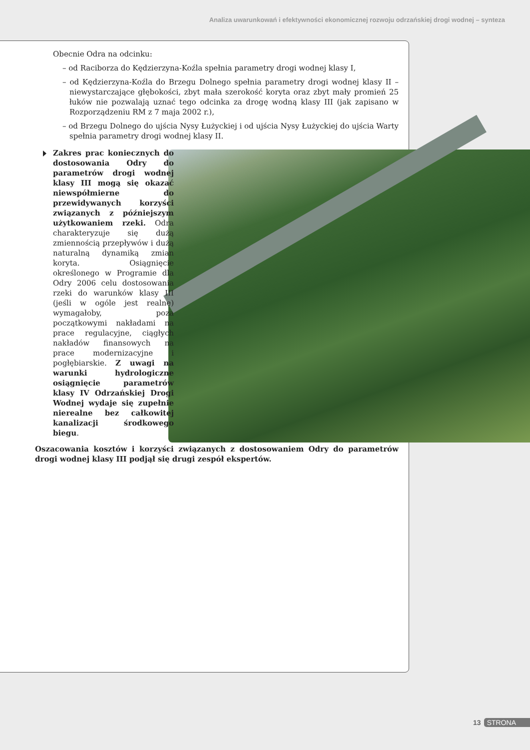Analiza uwarunkowań i efektywności ekonomicznej rozwoju odrzańskiej drogi wodnej – synteza
Obecnie Odra na odcinku:
– od Raciborza do Kędzierzyna-Koźla spełnia parametry drogi wodnej klasy I,
– od Kędzierzyna-Koźla do Brzegu Dolnego spełnia parametry drogi wodnej klasy II – niewystarczające głębokości, zbyt mała szerokość koryta oraz zbyt mały promień 25 łuków nie pozwalają uznać tego odcinka za drogę wodną klasy III (jak zapisano w Rozporządzeniu RM z 7 maja 2002 r.),
– od Brzegu Dolnego do ujścia Nysy Łużyckiej i od ujścia Nysy Łużyckiej do ujścia Warty spełnia parametry drogi wodnej klasy II.
Zakres prac koniecznych do dostosowania Odry do parametrów drogi wodnej klasy III mogą się okazać niewspółmierne do przewidywanych korzyści związanych z późniejszym użytkowaniem rzeki. Odra charakteryzuje się dużą zmiennością przepływów i dużą naturalną dynamiką zmian koryta. Osiągnięcie określonego w Programie dla Odry 2006 celu dostosowania rzeki do warunków klasy III (jeśli w ogóle jest realne) wymagałoby, poza początkowymi nakładami na prace regulacyjne, ciągłych nakładów finansowych na prace modernizacyjne i pogłębiarskie. Z uwagi na warunki hydrologiczne osiągnięcie parametrów klasy IV Odrzańskiej Drogi Wodnej wydaje się zupełnie nierealne bez całkowitej kanalizacji środkowego biegu.
Oszacowania kosztów i korzyści związanych z dostosowaniem Odry do parametrów drogi wodnej klasy III podjął się drugi zespół ekspertów.
13 STRONA